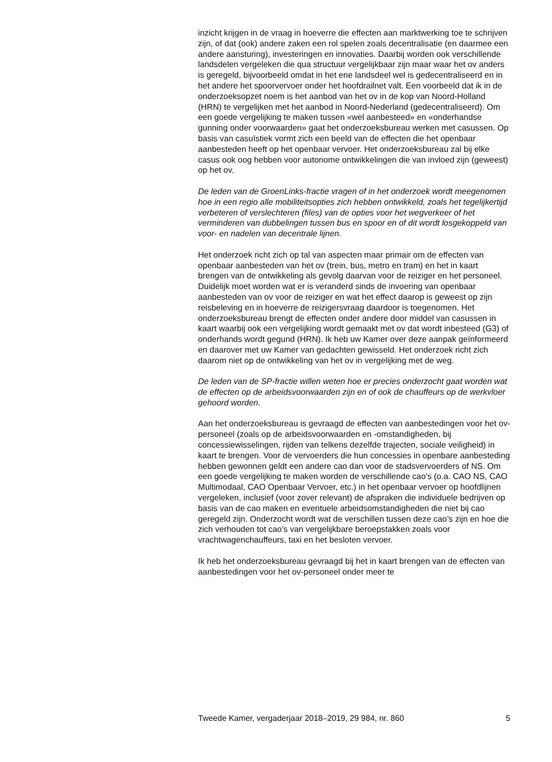inzicht krijgen in de vraag in hoeverre die effecten aan marktwerking toe te schrijven zijn, of dat (ook) andere zaken een rol spelen zoals decentrali­satie (en daarmee een andere aansturing), investeringen en innovaties. Daarbij worden ook verschillende landsdelen vergeleken die qua structuur vergelijkbaar zijn maar waar het ov anders is geregeld, bijvoorbeeld omdat in het ene landsdeel wel is gedecentraliseerd en in het andere het spoorvervoer onder het hoofdrailnet valt. Een voorbeeld dat ik in de onderzoeksopzet noem is het aanbod van het ov in de kop van Noord-Holland (HRN) te vergelijken met het aanbod in Noord-Nederland (gedecentraliseerd). Om een goede vergelijking te maken tussen «wel aanbesteed» en «onderhandse gunning onder voorwaarden» gaat het onderzoeksbureau werken met casussen. Op basis van casuïstiek vormt zich een beeld van de effecten die het openbaar aanbesteden heeft op het openbaar vervoer. Het onderzoeksbureau zal bij elke casus ook oog hebben voor autonome ontwikkelingen die van invloed zijn (geweest) op het ov.
De leden van de GroenLinks-fractie vragen of in het onderzoek wordt meegenomen hoe in een regio alle mobiliteitsopties zich hebben ontwikkeld, zoals het tegelijkertijd verbeteren of verslechteren (files) van de opties voor het wegverkeer of het verminderen van dubbelingen tussen bus en spoor en of dit wordt losgekoppeld van voor- en nadelen van decentrale lijnen.
Het onderzoek richt zich op tal van aspecten maar primair om de effecten van openbaar aanbesteden van het ov (trein, bus, metro en tram) en het in kaart brengen van de ontwikkeling als gevolg daarvan voor de reiziger en het personeel. Duidelijk moet worden wat er is veranderd sinds de invoering van openbaar aanbesteden van ov voor de reiziger en wat het effect daarop is geweest op zijn reisbeleving en in hoeverre de reizigers­vraag daardoor is toegenomen. Het onderzoeksbureau brengt de effecten onder andere door middel van casussen in kaart waarbij ook een vergelijking wordt gemaakt met ov dat wordt inbesteed (G3) of onder­hands wordt gegund (HRN). Ik heb uw Kamer over deze aanpak geïnfor­meerd en daarover met uw Kamer van gedachten gewisseld. Het onderzoek richt zich daarom niet op de ontwikkeling van het ov in vergelijking met de weg.
De leden van de SP-fractie willen weten hoe er precies onderzocht gaat worden wat de effecten op de arbeidsvoorwaarden zijn en of ook de chauffeurs op de werkvloer gehoord worden.
Aan het onderzoeksbureau is gevraagd de effecten van aanbestedingen voor het ov-personeel (zoals op de arbeidsvoorwaarden en -omstandigheden, bij concessiewisselingen, rijden van telkens dezelfde trajecten, sociale veiligheid) in kaart te brengen. Voor de vervoerders die hun concessies in openbare aanbesteding hebben gewonnen geldt een andere cao dan voor de stadsvervoerders of NS. Om een goede verge­lijking te maken worden de verschillende cao’s (o.a. CAO NS, CAO Multimodaal, CAO Openbaar Vervoer, etc.) in het openbaar vervoer op hoofdlijnen vergeleken, inclusief (voor zover relevant) de afspraken die individuele bedrijven op basis van de cao maken en eventuele arbeidsom­standigheden die niet bij cao geregeld zijn. Onderzocht wordt wat de verschillen tussen deze cao’s zijn en hoe die zich verhouden tot cao’s van vergelijkbare beroepstakken zoals voor vrachtwagenchauffeurs, taxi en het besloten vervoer.
Ik heb het onderzoeksbureau gevraagd bij het in kaart brengen van de effecten van aanbestedingen voor het ov-personeel onder meer te
Tweede Kamer, vergaderjaar 2018–2019, 29 984, nr. 860 5